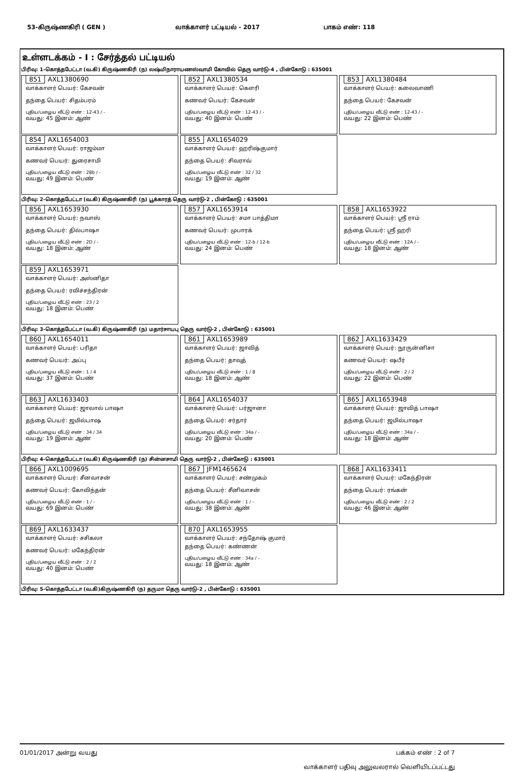53-கிருஷ்ணகிரி ( GEN ) வாக்காளர் பட்டியல் - 2017 பாகம் எண்: 118
உள்ளடக்கம் - I : சேர்த்தல் பட்டியல்
பிரிவு: 1-கொத்தபேட்டா (வ.கி) கிருஷ்ணகிரி (ந) லஷ்மிநாராயணஸ்வாமி கோவில் தெரு வார்டு-4 , பின்கோடு : 635001
851 AXL1380690
வாக்காளர் பெயர்: கேசவன்
தந்தை பெயர்: சிதம்பரம்
புதிய/பழைய வீட்டு எண் : 12-43 / -
வயது: 45 இனம்: ஆண்
852 AXL1380534
வாக்காளர் பெயர்: கௌரி
கணவர் பெயர்: கேசவன்
புதிய/பழைய வீட்டு எண் : 12-43 / -
வயது: 40 இனம்: பெண்
853 AXL1380484
வாக்காளர் பெயர்: கலைவாணி
தந்தை பெயர்: கேசவன்
புதிய/பழைய வீட்டு எண் : 12-43 / -
வயது: 22 இனம்: பெண்
854 AXL1654003
வாக்காளர் பெயர்: ராஜம்மா
கணவர் பெயர்: துரைசாமி
புதிய/பழைய வீட்டு எண் : 28b / -
வயது: 49 இனம்: பெண்
855 AXL1654029
வாக்காளர் பெயர்: ஹரிஷ்குமார்
தந்தை பெயர்: சிவராவ்
புதிய/பழைய வீட்டு எண் : 32 / 32
வயது: 19 இனம்: ஆண்
பிரிவு: 2-கொத்தபேட்டா (வ.கி) கிருஷ்ணகிரி (ந) பூக்காரத் தெரு வார்டு-2 , பின்கோடு : 635001
856 AXL1653930
வாக்காளர் பெயர்: நவாஸ்
தந்தை பெயர்: தில்பாஷா
புதிய/பழைய வீட்டு எண் : 2D / -
வயது: 18 இனம்: ஆண்
857 AXL1653914
வாக்காளர் பெயர்: சமா பாத்திமா
கணவர் பெயர்: முபாரக்
புதிய/பழைய வீட்டு எண் : 12-b / 12-b
வயது: 24 இனம்: பெண்
858 AXL1653922
வாக்காளர் பெயர்: ஸ்ரீ ராம்
தந்தை பெயர்: ஸ்ரீ ஹரி
புதிய/பழைய வீட்டு எண் : 12A / -
வயது: 18 இனம்: ஆண்
859 AXL1653971
வாக்காளர் பெயர்: அஸ்னிதா
தந்தை பெயர்: ரவிச்சந்திரன்
புதிய/பழைய வீட்டு எண் : 23 / 2
வயது: 18 இனம்: பெண்
பிரிவு: 3-கொத்தபேட்டா (வ.கி) கிருஷ்ணகிரி (ந) மதார்சாயபு தெரு வார்டு-2 , பின்கோடு : 635001
860 AXL1654011
வாக்காளர் பெயர்: பரிதா
கணவர் பெயர்: அப்பு
புதிய/பழைய வீட்டு எண் : 1 / 4
வயது: 37 இனம்: பெண்
861 AXL1653989
வாக்காளர் பெயர்: ஜாவித்
தந்தை பெயர்: தாவுத்
புதிய/பழைய வீட்டு எண் : 1 / 8
வயது: 18 இனம்: ஆண்
862 AXL1633429
வாக்காளர் பெயர்: நூருன்னிசா
கணவர் பெயர்: ஷபீர்
புதிய/பழைய வீட்டு எண் : 2 / 2
வயது: 22 இனம்: பெண்
863 AXL1633403
வாக்காளர் பெயர்: ஜாலால் பாஷா
தந்தை பெயர்: ஜமில்பாஷ
புதிய/பழைய வீட்டு எண் : 34 / 34
வயது: 19 இனம்: ஆண்
864 AXL1654037
வாக்காளர் பெயர்: பர்ஜானா
தந்தை பெயர்: சர்தார்
புதிய/பழைய வீட்டு எண் : 34a / -
வயது: 20 இனம்: பெண்
865 AXL1653948
வாக்காளர் பெயர்: ஜாவித் பாஷா
தந்தை பெயர்: ஜமில்பாஷா
புதிய/பழைய வீட்டு எண் : 34a / -
வயது: 18 இனம்: ஆண்
பிரிவு: 4-கொத்தபேட்டா (வ.கி) கிருஷ்ணகிரி (ந) சின்னசாமி தெரு வார்டு-2 , பின்கோடு : 635001
866 AXL1009695
வாக்காளர் பெயர்: சீனவாசன்
கணவர் பெயர்: கோவிந்தன்
புதிய/பழைய வீட்டு எண் : 1 / -
வயது: 69 இனம்: பெண்
867 JFM1465624
வாக்காளர் பெயர்: சண்முகம்
தந்தை பெயர்: சீனிவாசன்
புதிய/பழைய வீட்டு எண் : 1 / -
வயது: 38 இனம்: ஆண்
868 AXL1633411
வாக்காளர் பெயர்: மகேந்திரன்
தந்தை பெயர்: ரங்கன்
புதிய/பழைய வீட்டு எண் : 2 / 2
வயது: 46 இனம்: ஆண்
869 AXL1633437
வாக்காளர் பெயர்: சசிகலா
கணவர் பெயர்: மகேந்திரன்
புதிய/பழைய வீட்டு எண் : 2 / 2
வயது: 40 இனம்: பெண்
870 AXL1653955
வாக்காளர் பெயர்: சந்தோஷ் குமார்
தந்தை பெயர்: கண்ணன்
புதிய/பழைய வீட்டு எண் : 34a / -
வயது: 18 இனம்: ஆண்
பிரிவு: 5-கொத்தபேட்டா (வ.கி)கிருஷ்ணகிரி (ந) தருமா தெரு வார்டு-2 , பின்கோடு : 635001
01/01/2017 அன்று வயது பக்கம் எண் : 2 of 7
வாக்காளர் பதிவு அலுவலரால் வெளியிடப்பட்டது